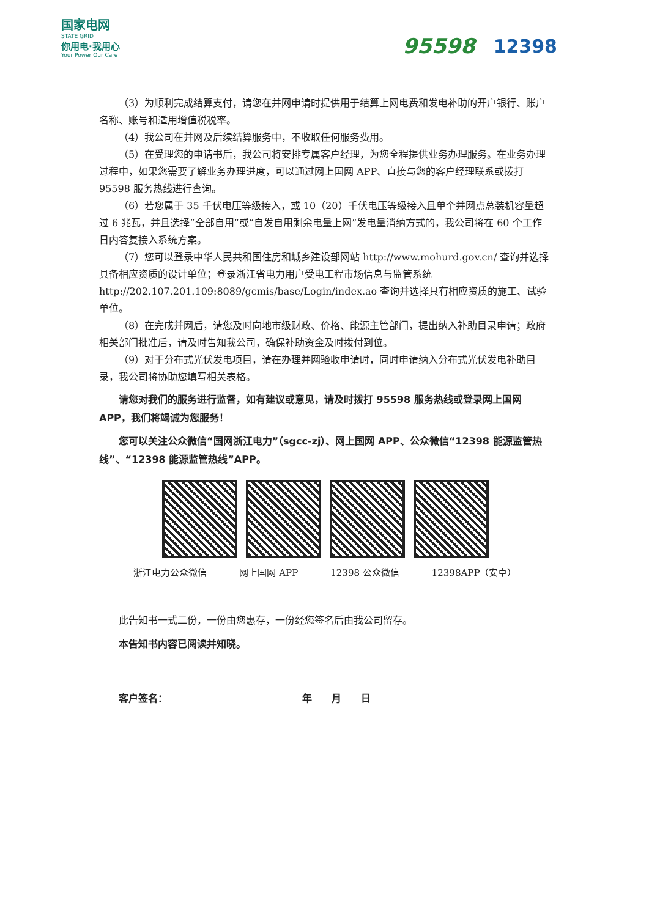国家电网
STATE GRID
你用电·我用心
Your Power Our Care
95598 12398
（3）为顺利完成结算支付，请您在并网申请时提供用于结算上网电费和发电补助的开户银行、账户名称、账号和适用增值税税率。
（4）我公司在并网及后续结算服务中，不收取任何服务费用。
（5）在受理您的申请书后，我公司将安排专属客户经理，为您全程提供业务办理服务。在业务办理过程中，如果您需要了解业务办理进度，可以通过网上国网 APP、直接与您的客户经理联系或拨打 95598 服务热线进行查询。
（6）若您属于 35 千伏电压等级接入，或 10（20）千伏电压等级接入且单个并网点总装机容量超过 6 兆瓦，并且选择“全部自用”或“自发自用剩余电量上网”发电量消纳方式的，我公司将在 60 个工作日内答复接入系统方案。
（7）您可以登录中华人民共和国住房和城乡建设部网站 http://www.mohurd.gov.cn/ 查询并选择具备相应资质的设计单位；登录浙江省电力用户受电工程市场信息与监管系统 http://202.107.201.109:8089/gcmis/base/Login/index.ao 查询并选择具有相应资质的施工、试验单位。
（8）在完成并网后，请您及时向地市级财政、价格、能源主管部门，提出纳入补助目录申请；政府相关部门批准后，请及时告知我公司，确保补助资金及时拨付到位。
（9）对于分布式光伏发电项目，请在办理并网验收申请时，同时申请纳入分布式光伏发电补助目录，我公司将协助您填写相关表格。
请您对我们的服务进行监督，如有建议或意见，请及时拨打 95598 服务热线或登录网上国网 APP，我们将竭诚为您服务！
您可以关注公众微信“国网浙江电力”（sgcc-zj）、网上国网 APP、公众微信“12398 能源监管热线”、“12398 能源监管热线”APP。
浙江电力公众微信 网上国网 APP 12398 公众微信 12398APP（安卓）
此告知书一式二份，一份由您惠存，一份经您签名后由我公司留存。
本告知书内容已阅读并知晓。
客户签名： 年　　月　　日